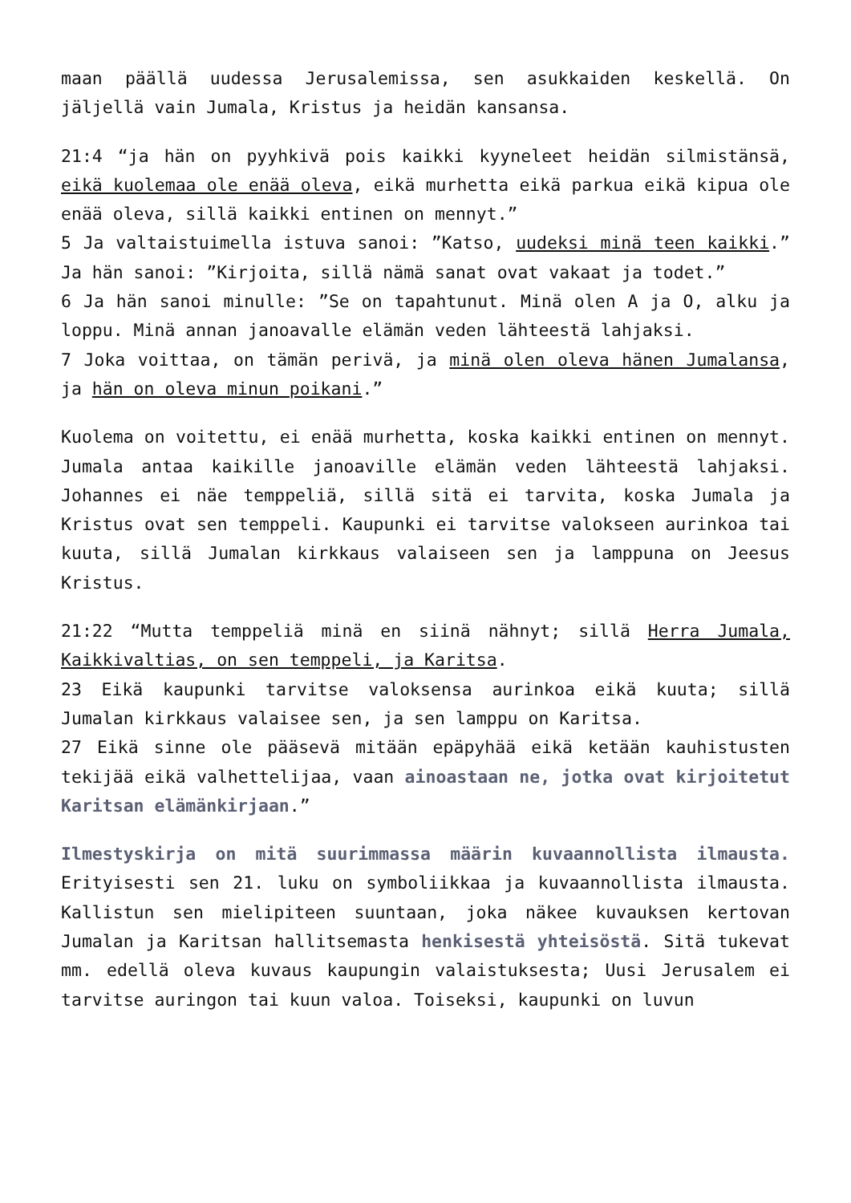maan päällä uudessa Jerusalemissa, sen asukkaiden keskellä. On jäljellä vain Jumala, Kristus ja heidän kansansa.
21:4 “ja hän on pyyhkivä pois kaikki kyyneleet heidän silmistänsä, eikä kuolemaa ole enää oleva, eikä murhetta eikä parkua eikä kipua ole enää oleva, sillä kaikki entinen on mennyt.”
5 Ja valtaistuimella istuva sanoi: ”Katso, uudeksi minä teen kaikki.” Ja hän sanoi: ”Kirjoita, sillä nämä sanat ovat vakaat ja todet.”
6 Ja hän sanoi minulle: ”Se on tapahtunut. Minä olen A ja O, alku ja loppu. Minä annan janoavalle elämän veden lähteestä lahjaksi.
7 Joka voittaa, on tämän perivä, ja minä olen oleva hänen Jumalansa, ja hän on oleva minun poikani.”
Kuolema on voitettu, ei enää murhetta, koska kaikki entinen on mennyt. Jumala antaa kaikille janoaville elämän veden lähteestä lahjaksi. Johannes ei näe temppeliä, sillä sitä ei tarvita, koska Jumala ja Kristus ovat sen temppeli. Kaupunki ei tarvitse valokseen aurinkoa tai kuuta, sillä Jumalan kirkkaus valaiseen sen ja lamppuna on Jeesus Kristus.
21:22 “Mutta temppeliä minä en siinä nähnyt; sillä Herra Jumala, Kaikkivaltias, on sen temppeli, ja Karitsa.
23 Eikä kaupunki tarvitse valoksensa aurinkoa eikä kuuta; sillä Jumalan kirkkaus valaisee sen, ja sen lamppu on Karitsa.
27 Eikä sinne ole pääsevä mitään epäpyhää eikä ketään kauhistusten tekijää eikä valhettelijaa, vaan ainoastaan ne, jotka ovat kirjoitetut Karitsan elämänkirjaan.”
Ilmestyskirja on mitä suurimmassa määrin kuvaannollista ilmausta. Erityisesti sen 21. luku on symboliikkaa ja kuvaannollista ilmausta. Kallistun sen mielipiteen suuntaan, joka näkee kuvauksen kertovan Jumalan ja Karitsan hallitsemasta henkisestä yhteisöstä. Sitä tukevat mm. edellä oleva kuvaus kaupungin valaistuksesta; Uusi Jerusalem ei tarvitse auringon tai kuun valoa. Toiseksi, kaupunki on luvun